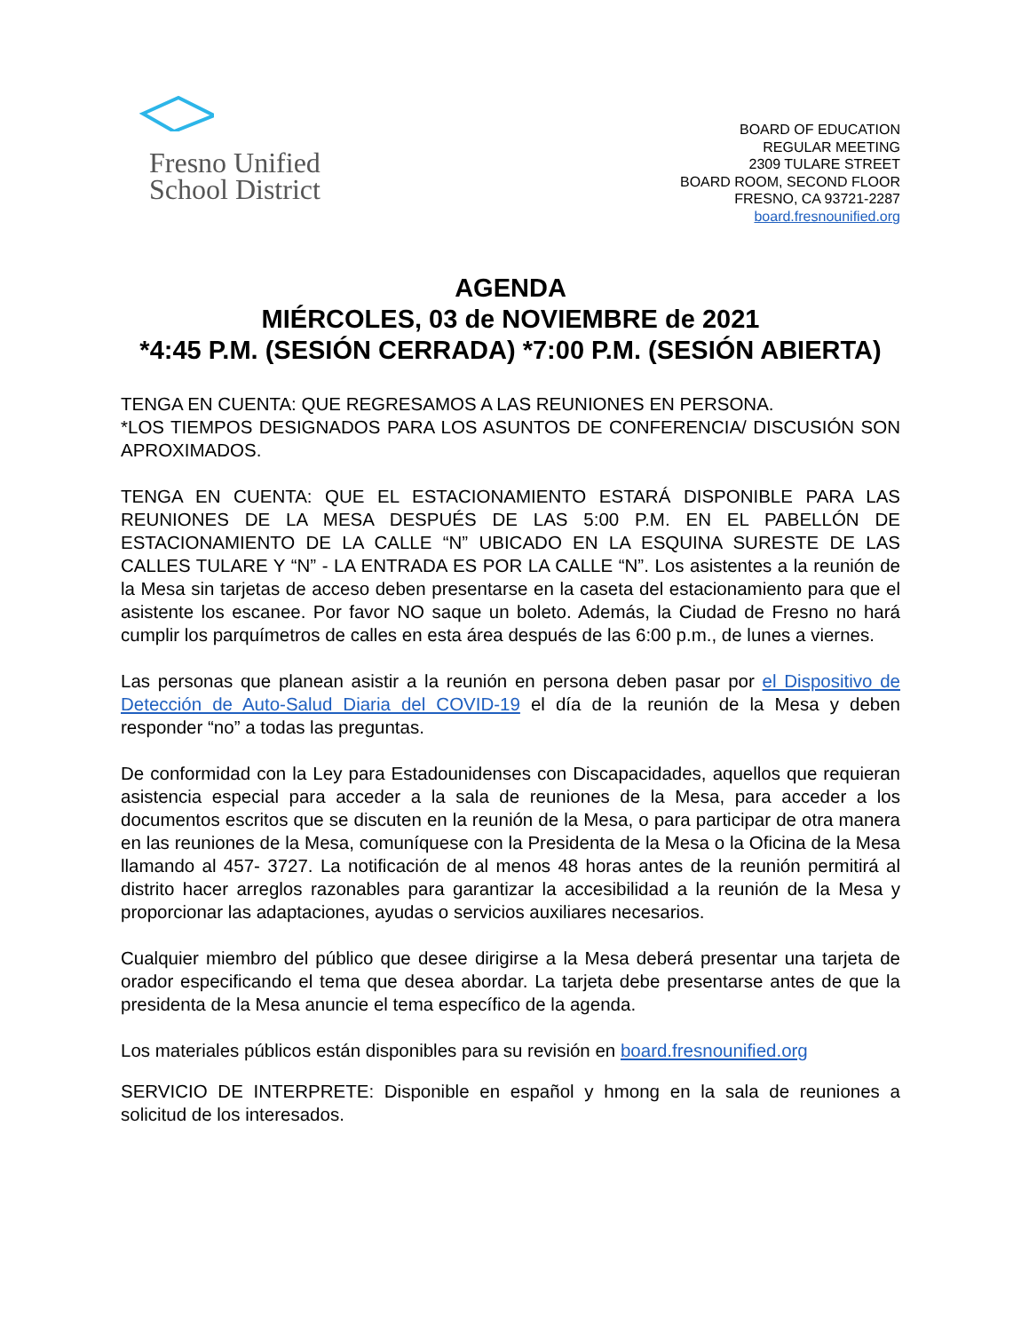Fresno Unified
School District
BOARD OF EDUCATION
REGULAR MEETING
2309 TULARE STREET
BOARD ROOM, SECOND FLOOR
FRESNO, CA 93721-2287
board.fresnounified.org
AGENDA
MIÉRCOLES, 03 de NOVIEMBRE de 2021
*4:45 P.M. (SESIÓN CERRADA) *7:00 P.M. (SESIÓN ABIERTA)
TENGA EN CUENTA: QUE REGRESAMOS A LAS REUNIONES EN PERSONA.
*LOS TIEMPOS DESIGNADOS PARA LOS ASUNTOS DE CONFERENCIA/ DISCUSIÓN SON APROXIMADOS.
TENGA EN CUENTA: QUE EL ESTACIONAMIENTO ESTARÁ DISPONIBLE PARA LAS REUNIONES DE LA MESA DESPUÉS DE LAS 5:00 P.M. EN EL PABELLÓN DE ESTACIONAMIENTO DE LA CALLE “N” UBICADO EN LA ESQUINA SURESTE DE LAS CALLES TULARE Y “N” - LA ENTRADA ES POR LA CALLE “N”. Los asistentes a la reunión de la Mesa sin tarjetas de acceso deben presentarse en la caseta del estacionamiento para que el asistente los escanee. Por favor NO saque un boleto. Además, la Ciudad de Fresno no hará cumplir los parquímetros de calles en esta área después de las 6:00 p.m., de lunes a viernes.
Las personas que planean asistir a la reunión en persona deben pasar por el Dispositivo de Detección de Auto-Salud Diaria del COVID-19 el día de la reunión de la Mesa y deben responder “no” a todas las preguntas.
De conformidad con la Ley para Estadounidenses con Discapacidades, aquellos que requieran asistencia especial para acceder a la sala de reuniones de la Mesa, para acceder a los documentos escritos que se discuten en la reunión de la Mesa, o para participar de otra manera en las reuniones de la Mesa, comuníquese con la Presidenta de la Mesa o la Oficina de la Mesa llamando al 457- 3727. La notificación de al menos 48 horas antes de la reunión permitirá al distrito hacer arreglos razonables para garantizar la accesibilidad a la reunión de la Mesa y proporcionar las adaptaciones, ayudas o servicios auxiliares necesarios.
Cualquier miembro del público que desee dirigirse a la Mesa deberá presentar una tarjeta de orador especificando el tema que desea abordar. La tarjeta debe presentarse antes de que la presidenta de la Mesa anuncie el tema específico de la agenda.
Los materiales públicos están disponibles para su revisión en board.fresnounified.org
SERVICIO DE INTERPRETE: Disponible en español y hmong en la sala de reuniones a solicitud de los interesados.